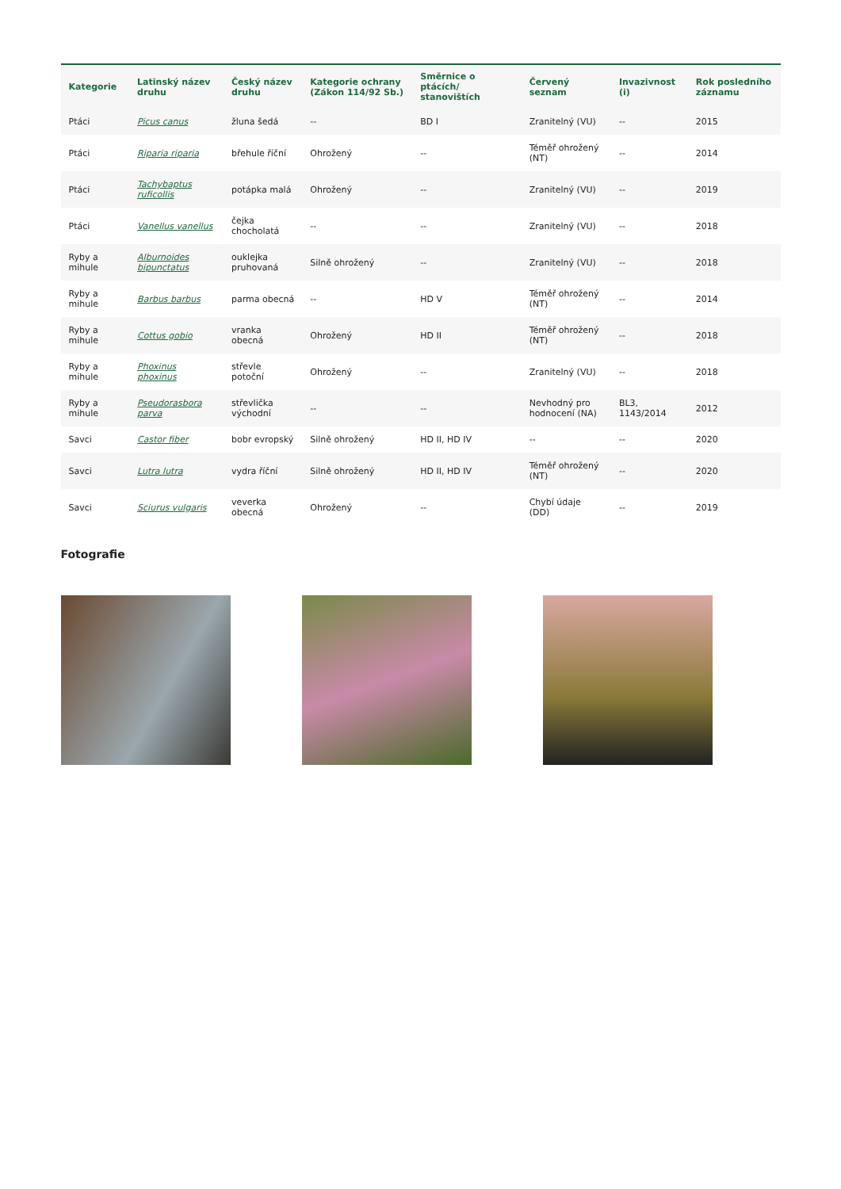| Kategorie | Latinský název druhu | Český název druhu | Kategorie ochrany (Zákon 114/92 Sb.) | Směrnice o ptácích/ stanovištích | Červený seznam | Invazivnost (i) | Rok posledního záznamu |
| --- | --- | --- | --- | --- | --- | --- | --- |
| Ptáci | Picus canus | žluna šedá | -- | BD I | Zranitelný (VU) | -- | 2015 |
| Ptáci | Riparia riparia | břehule říční | Ohrožený | -- | Téměř ohrožený (NT) | -- | 2014 |
| Ptáci | Tachybaptus ruficollis | potápka malá | Ohrožený | -- | Zranitelný (VU) | -- | 2019 |
| Ptáci | Vanellus vanellus | čejka chocholatá | -- | -- | Zranitelný (VU) | -- | 2018 |
| Ryby a mihule | Alburnoides bipunctatus | ouklejka pruhovaná | Silně ohrožený | -- | Zranitelný (VU) | -- | 2018 |
| Ryby a mihule | Barbus barbus | parma obecná | -- | HD V | Téměř ohrožený (NT) | -- | 2014 |
| Ryby a mihule | Cottus gobio | vranka obecná | Ohrožený | HD II | Téměř ohrožený (NT) | -- | 2018 |
| Ryby a mihule | Phoxinus phoxinus | střevle potoční | Ohrožený | -- | Zranitelný (VU) | -- | 2018 |
| Ryby a mihule | Pseudorasbora parva | střevlička východní | -- | -- | Nevhodný pro hodnocení (NA) | BL3, 1143/2014 | 2012 |
| Savci | Castor fiber | bobr evropský | Silně ohrožený | HD II, HD IV | -- | -- | 2020 |
| Savci | Lutra lutra | vydra říční | Silně ohrožený | HD II, HD IV | Téměř ohrožený (NT) | -- | 2020 |
| Savci | Sciurus vulgaris | veverka obecná | Ohrožený | -- | Chybí údaje (DD) | -- | 2019 |
Fotografie